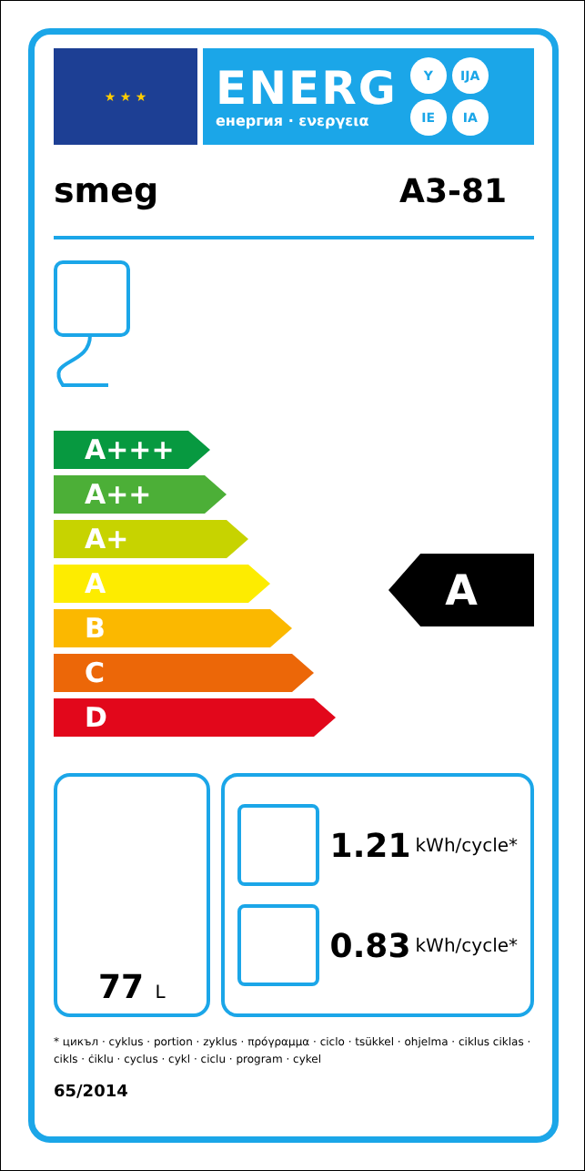★ ★ ★
ENERG
енергия · ενεργεια
Y IJA IE IA
smeg A3-81
A+++
A++
A+
A
B
C
D
A
77 L
1.21 kWh/cycle*
0.83 kWh/cycle*
* цикъл · cyklus · portion · zyklus · πρόγραμμα · ciclo · tsükkel · ohjelma · ciklus ciklas · cikls · ċiklu · cyclus · cykl · ciclu · program · cykel
65/2014